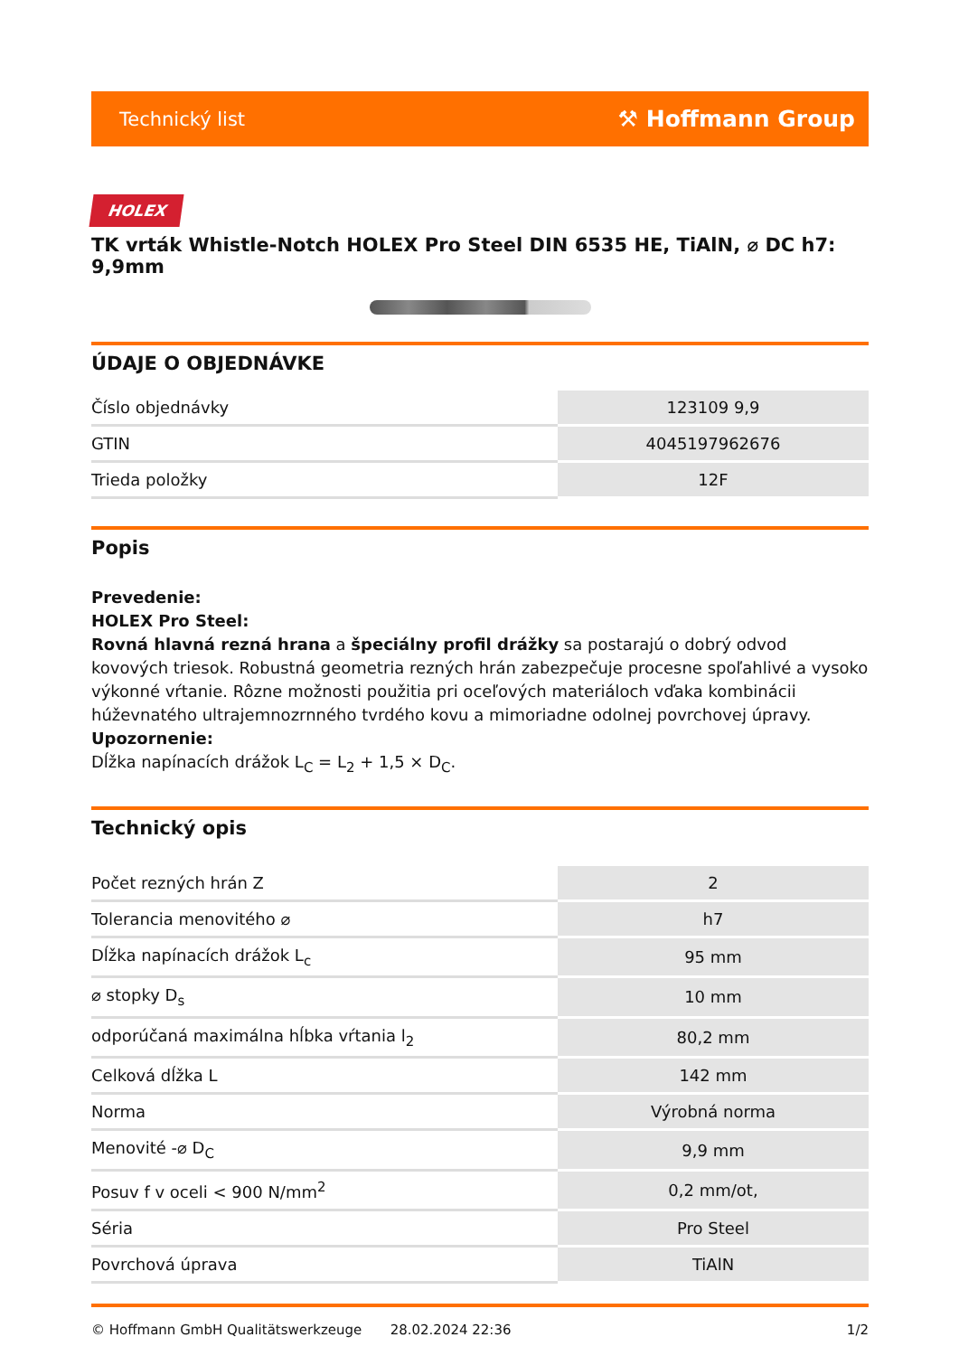Technický list ⚒ Hoffmann Group
HOLEX
TK vrták Whistle-Notch HOLEX Pro Steel DIN 6535 HE, TiAlN, ⌀ DC h7: 9,9mm
ÚDAJE O OBJEDNÁVKE
| Číslo objednávky | 123109 9,9 |
| GTIN | 4045197962676 |
| Trieda položky | 12F |
Popis
Prevedenie:
HOLEX Pro Steel:
Rovná hlavná rezná hrana a špeciálny profil drážky sa postarajú o dobrý odvod kovových triesok. Robustná geometria rezných hrán zabezpečuje procesne spoľahlivé a vysoko výkonné vŕtanie. Rôzne možnosti použitia pri oceľových materiáloch vďaka kombinácii húževnatého ultrajemnozrnného tvrdého kovu a mimoriadne odolnej povrchovej úpravy.
Upozornenie:
Dĺžka napínacích drážok L<sub>C</sub> = L<sub>2</sub> + 1,5 × D<sub>C</sub>.
Technický opis
| Počet rezných hrán Z | 2 |
| Tolerancia menovitého ⌀ | h7 |
| Dĺžka napínacích drážok L<sub>c</sub> | 95 mm |
| ⌀ stopky D<sub>s</sub> | 10 mm |
| odporúčaná maximálna hĺbka vŕtania l<sub>2</sub> | 80,2 mm |
| Celková dĺžka L | 142 mm |
| Norma | Výrobná norma |
| Menovité -⌀ D<sub>C</sub> | 9,9 mm |
| Posuv f v oceli < 900 N/mm<sup>2</sup> | 0,2 mm/ot, |
| Séria | Pro Steel |
| Povrchová úprava | TiAlN |
© Hoffmann GmbH Qualitätswerkzeuge 28.02.2024 22:36 1/2